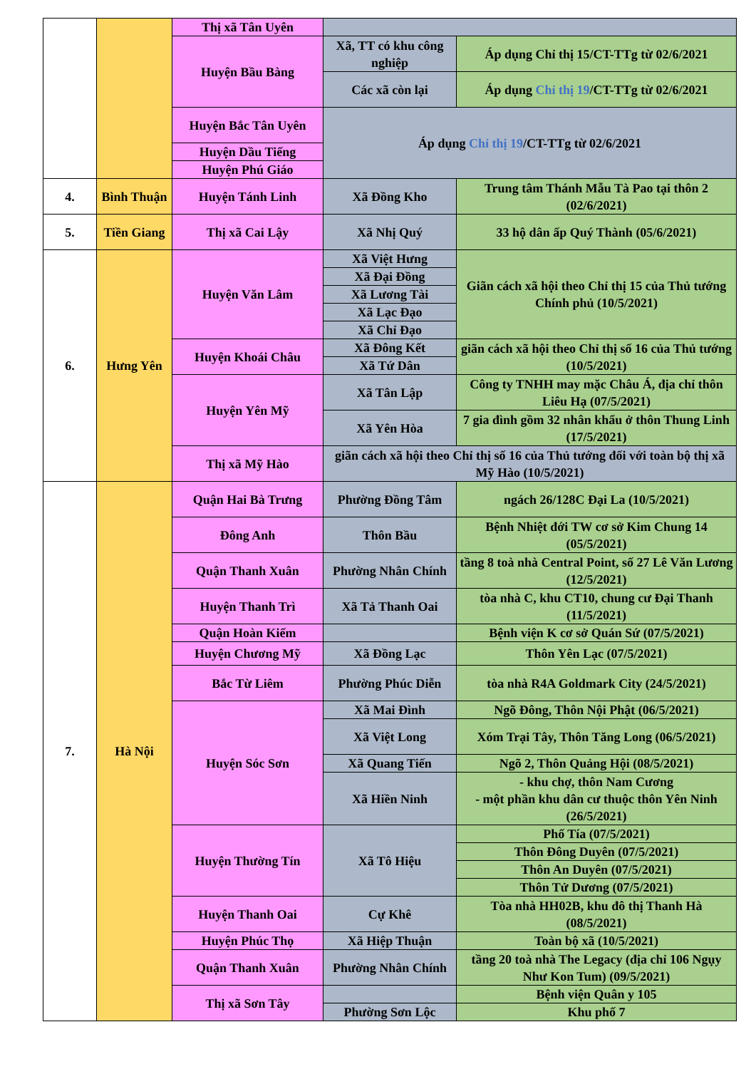| | | Thị xã Tân Uyên | | |
| | | Huyện Bầu Bàng | Xã, TT có khu công nghiệp | Áp dụng Chỉ thị 15/CT-TTg từ 02/6/2021 |
| | | | Các xã còn lại | Áp dụng Chỉ thị 19 /CT-TTg từ 02/6/2021 |
| | | Huyện Bắc Tân Uyên | Áp dụng Chỉ thị 19 /CT-TTg từ 02/6/2021 | |
| | | Huyện Dầu Tiếng | | |
| | | Huyện Phú Giáo | | |
| 4. | Bình Thuận | Huyện Tánh Linh | Xã Đồng Kho | Trung tâm Thánh Mẫu Tà Pao tại thôn 2 (02/6/2021) |
| 5. | Tiền Giang | Thị xã Cai Lậy | Xã Nhị Quý | 33 hộ dân ấp Quý Thành (05/6/2021) |
| 6. | Hưng Yên | Huyện Văn Lâm | Xã Việt Hưng | Giãn cách xã hội theo Chỉ thị 15 của Thủ tướng Chính phủ (10/5/2021) |
| | | | Xã Đại Đồng | |
| | | | Xã Lương Tài | |
| | | | Xã Lạc Đạo | |
| | | | Xã Chỉ Đạo | |
| | | Huyện Khoái Châu | Xã Đông Kết | giãn cách xã hội theo Chỉ thị số 16 của Thủ tướng (10/5/2021) |
| | | | Xã Tứ Dân | |
| | | Huyện Yên Mỹ | Xã Tân Lập | Công ty TNHH may mặc Châu Á, địa chỉ thôn Liêu Hạ (07/5/2021) |
| | | | Xã Yên Hòa | 7 gia đình gồm 32 nhân khẩu ở thôn Thung Linh (17/5/2021) |
| | | Thị xã Mỹ Hào | giãn cách xã hội theo Chỉ thị số 16 của Thủ tướng đối với toàn bộ thị xã Mỹ Hào (10/5/2021) | |
| 7. | Hà Nội | Quận Hai Bà Trưng | Phường Đồng Tâm | ngách 26/128C Đại La (10/5/2021) |
| | | Đông Anh | Thôn Bầu | Bệnh Nhiệt đới TW cơ sở Kim Chung 14 (05/5/2021) |
| | | Quận Thanh Xuân | Phường Nhân Chính | tầng 8 toà nhà Central Point, số 27 Lê Văn Lương (12/5/2021) |
| | | Huyện Thanh Trì | Xã Tả Thanh Oai | tòa nhà C, khu CT10, chung cư Đại Thanh (11/5/2021) |
| | | Quận Hoàn Kiếm | | Bệnh viện K cơ sở Quán Sứ (07/5/2021) |
| | | Huyện Chương Mỹ | Xã Đồng Lạc | Thôn Yên Lạc (07/5/2021) |
| | | Bắc Từ Liêm | Phường Phúc Diễn | tòa nhà R4A Goldmark City (24/5/2021) |
| | | Huyện Sóc Sơn | Xã Mai Đình | Ngõ Đông, Thôn Nội Phật (06/5/2021) |
| | | | Xã Việt Long | Xóm Trại Tây, Thôn Tăng Long (06/5/2021) |
| | | | Xã Quang Tiến | Ngõ 2, Thôn Quảng Hội (08/5/2021) |
| | | | Xã Hiền Ninh | - khu chợ, thôn Nam Cương - một phần khu dân cư thuộc thôn Yên Ninh (26/5/2021) |
| | | Huyện Thường Tín | Xã Tô Hiệu | Phố Tía (07/5/2021) |
| | | | | Thôn Đông Duyên (07/5/2021) |
| | | | | Thôn An Duyên (07/5/2021) |
| | | | | Thôn Tử Dương (07/5/2021) |
| | | Huyện Thanh Oai | Cự Khê | Tòa nhà HH02B, khu đô thị Thanh Hà (08/5/2021) |
| | | Huyện Phúc Thọ | Xã Hiệp Thuận | Toàn bộ xã (10/5/2021) |
| | | Quận Thanh Xuân | Phường Nhân Chính | tầng 20 toà nhà The Legacy (địa chỉ 106 Ngụy Như Kon Tum) (09/5/2021) |
| | | Thị xã Sơn Tây | | Bệnh viện Quân y 105 |
| | | | Phường Sơn Lộc | Khu phố 7 |